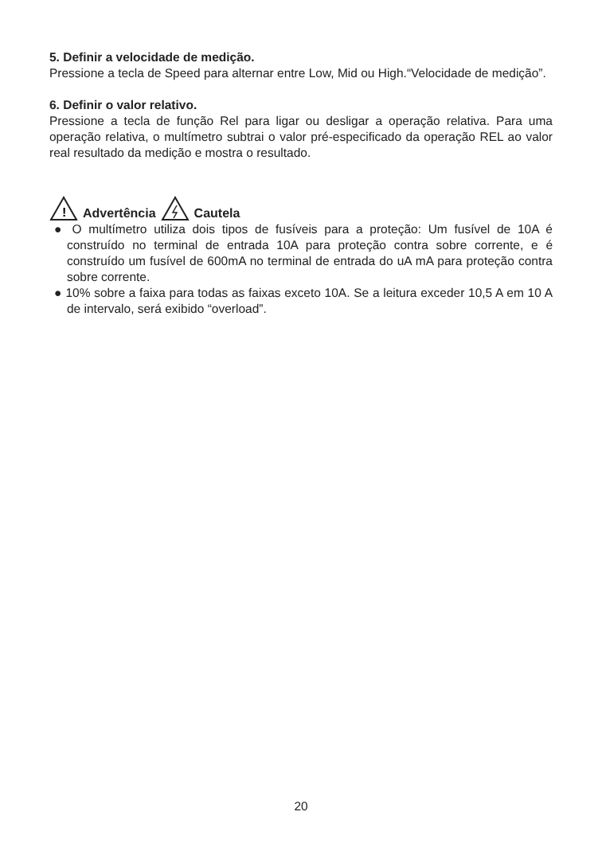5. Definir a velocidade de medição.
Pressione a tecla de Speed para alternar entre Low, Mid ou High.“Velocidade de medição”.
6. Definir o valor relativo.
Pressione a tecla de função Rel para ligar ou desligar a operação relativa. Para uma operação relativa, o multímetro subtrai o valor pré-especificado da operação REL ao valor real resultado da medição e mostra o resultado.
!
Advertência Cautela
● O multímetro utiliza dois tipos de fusíveis para a proteção: Um fusível de 10A é construído no terminal de entrada 10A para proteção contra sobre corrente, e é construído um fusível de 600mA no terminal de entrada do uA mA para proteção contra sobre corrente.
● 10% sobre a faixa para todas as faixas exceto 10A. Se a leitura exceder 10,5 A em 10 A de intervalo, será exibido “overload”.
20